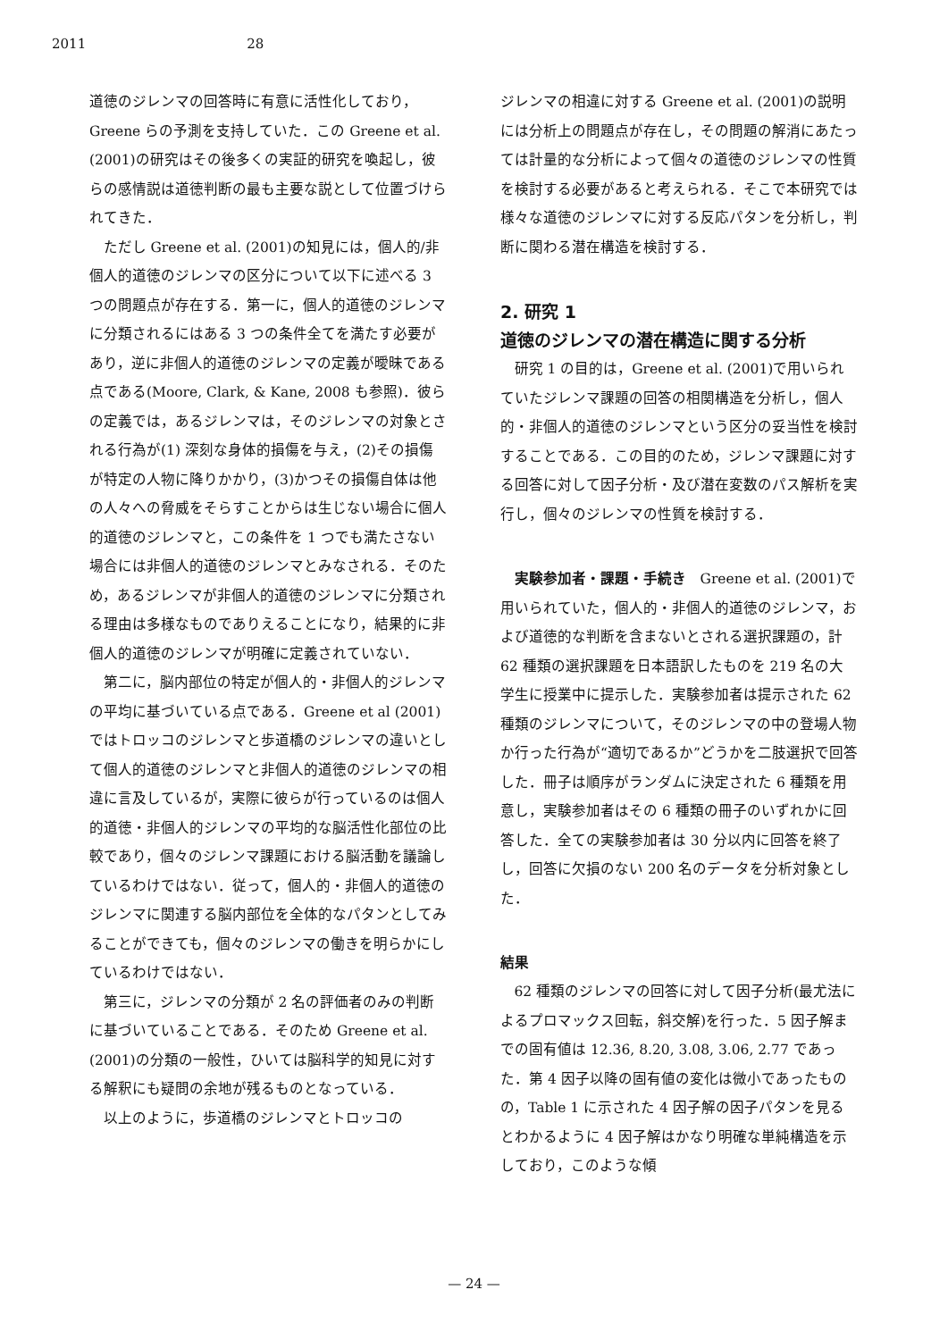2011 28
道徳のジレンマの回答時に有意に活性化しており，Greene らの予測を支持していた．この Greene et al. (2001)の研究はその後多くの実証的研究を喚起し，彼らの感情説は道徳判断の最も主要な説として位置づけられてきた．
ただし Greene et al. (2001)の知見には，個人的/非個人的道徳のジレンマの区分について以下に述べる 3 つの問題点が存在する．第一に，個人的道徳のジレンマに分類されるにはある 3 つの条件全てを満たす必要があり，逆に非個人的道徳のジレンマの定義が曖昧である点である(Moore, Clark, & Kane, 2008 も参照)．彼らの定義では，あるジレンマは，そのジレンマの対象とされる行為が(1) 深刻な身体的損傷を与え，(2)その損傷が特定の人物に降りかかり，(3)かつその損傷自体は他の人々への脅威をそらすことからは生じない場合に個人的道徳のジレンマと，この条件を 1 つでも満たさない場合には非個人的道徳のジレンマとみなされる．そのため，あるジレンマが非個人的道徳のジレンマに分類される理由は多様なものでありえることになり，結果的に非個人的道徳のジレンマが明確に定義されていない．
第二に，脳内部位の特定が個人的・非個人的ジレンマの平均に基づいている点である．Greene et al (2001)ではトロッコのジレンマと歩道橋のジレンマの違いとして個人的道徳のジレンマと非個人的道徳のジレンマの相違に言及しているが，実際に彼らが行っているのは個人的道徳・非個人的ジレンマの平均的な脳活性化部位の比較であり，個々のジレンマ課題における脳活動を議論しているわけではない．従って，個人的・非個人的道徳のジレンマに関連する脳内部位を全体的なパタンとしてみることができても，個々のジレンマの働きを明らかにしているわけではない．
第三に，ジレンマの分類が 2 名の評価者のみの判断に基づいていることである．そのため Greene et al. (2001)の分類の一般性，ひいては脳科学的知見に対する解釈にも疑問の余地が残るものとなっている．
以上のように，歩道橋のジレンマとトロッコの
ジレンマの相違に対する Greene et al. (2001)の説明には分析上の問題点が存在し，その問題の解消にあたっては計量的な分析によって個々の道徳のジレンマの性質を検討する必要があると考えられる．そこで本研究では様々な道徳のジレンマに対する反応パタンを分析し，判断に関わる潜在構造を検討する．
2. 研究 1
道徳のジレンマの潜在構造に関する分析
研究 1 の目的は，Greene et al. (2001)で用いられていたジレンマ課題の回答の相関構造を分析し，個人的・非個人的道徳のジレンマという区分の妥当性を検討することである．この目的のため，ジレンマ課題に対する回答に対して因子分析・及び潜在変数のパス解析を実行し，個々のジレンマの性質を検討する．
実験参加者・課題・手続き　Greene et al. (2001)で用いられていた，個人的・非個人的道徳のジレンマ，および道徳的な判断を含まないとされる選択課題の，計 62 種類の選択課題を日本語訳したものを 219 名の大学生に授業中に提示した．実験参加者は提示された 62 種類のジレンマについて，そのジレンマの中の登場人物か行った行為が“適切であるか”どうかを二肢選択で回答した．冊子は順序がランダムに決定された 6 種類を用意し，実験参加者はその 6 種類の冊子のいずれかに回答した．全ての実験参加者は 30 分以内に回答を終了し，回答に欠損のない 200 名のデータを分析対象とした．
結果
62 種類のジレンマの回答に対して因子分析(最尤法によるプロマックス回転，斜交解)を行った．5 因子解までの固有値は 12.36, 8.20, 3.08, 3.06, 2.77 であった．第 4 因子以降の固有値の変化は微小であったものの，Table 1 に示された 4 因子解の因子パタンを見るとわかるように 4 因子解はかなり明確な単純構造を示しており，このような傾
— 24 —